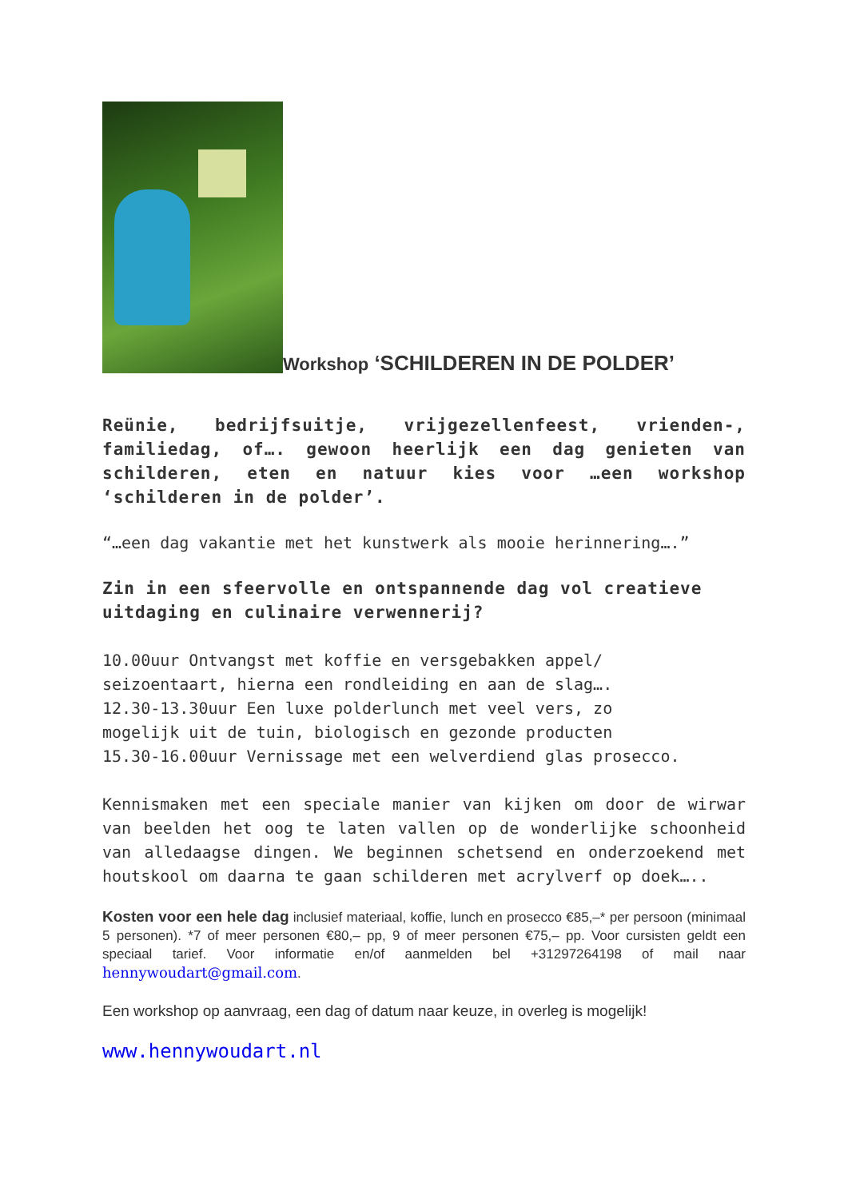Workshop ‘SCHILDEREN IN DE POLDER’
Reünie, bedrijfsuitje, vrijgezellenfeest, vrienden-, familiedag, of…. gewoon heerlijk een dag genieten van schilderen, eten en natuur kies voor …een workshop ‘schilderen in de polder’.
“…een dag vakantie met het kunstwerk als mooie herinnering….”
Zin in een sfeervolle en ontspannende dag vol creatieve uitdaging en culinaire verwennerij?
10.00uur Ontvangst met koffie en versgebakken appel/
seizoentaart, hierna een rondleiding en aan de slag….
12.30-13.30uur Een luxe polderlunch met veel vers, zo
mogelijk uit de tuin, biologisch en gezonde producten
15.30-16.00uur Vernissage met een welverdiend glas prosecco.
Kennismaken met een speciale manier van kijken om door de wirwar van beelden het oog te laten vallen op de wonderlijke schoonheid van alledaagse dingen. We beginnen schetsend en onderzoekend met houtskool om daarna te gaan schilderen met acrylverf op doek…..
Kosten voor een hele dag inclusief materiaal, koffie, lunch en prosecco €85,–* per persoon (minimaal 5 personen). *7 of meer personen €80,– pp, 9 of meer personen €75,– pp. Voor cursisten geldt een speciaal tarief. Voor informatie en/of aanmelden bel +31297264198 of mail naar hennywoudart@gmail.com.
Een workshop op aanvraag, een dag of datum naar keuze, in overleg is mogelijk!
www.hennywoudart.nl